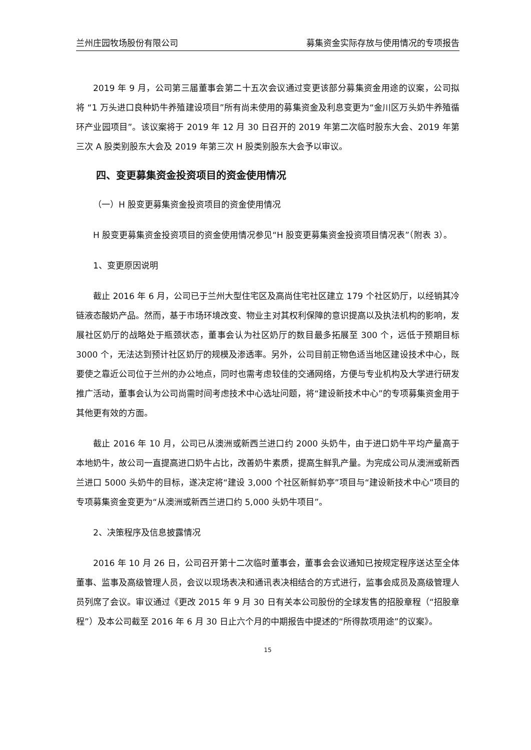兰州庄园牧场股份有限公司 募集资金实际存放与使用情况的专项报告
2019 年 9 月，公司第三届董事会第二十五次会议通过变更该部分募集资金用途的议案，公司拟将 “1 万头进口良种奶牛养殖建设项目”所有尚未使用的募集资金及利息变更为“金川区万头奶牛养殖循环产业园项目”。该议案将于 2019 年 12 月 30 日召开的 2019 年第二次临时股东大会、2019 年第三次 A 股类别股东大会及 2019 年第三次 H 股类别股东大会予以审议。
四、变更募集资金投资项目的资金使用情况
（一）H 股变更募集资金投资项目的资金使用情况
H 股变更募集资金投资项目的资金使用情况参见“H 股变更募集资金投资项目情况表”（附表 3）。
1、变更原因说明
截止 2016 年 6 月，公司已于兰州大型住宅区及高尚住宅社区建立 179 个社区奶厅，以经销其冷链液态酸奶产品。然而，基于市场环境改变、物业主对其权利保障的意识提高以及执法机构的影响，发展社区奶厅的战略处于瓶颈状态，董事会认为社区奶厅的数目最多拓展至 300 个，远低于预期目标 3000 个，无法达到预计社区奶厅的规模及渗透率。另外，公司目前正物色适当地区建设技术中心，既要使之靠近公司位于兰州的办公地点，同时也需考虑较佳的交通网络，方便与专业机构及大学进行研发推广活动，董事会认为公司尚需时间考虑技术中心选址问题，将“建设新技术中心”的专项募集资金用于其他更有效的方面。
截止 2016 年 10 月，公司已从澳洲或新西兰进口约 2000 头奶牛，由于进口奶牛平均产量高于本地奶牛，故公司一直提高进口奶牛占比，改善奶牛素质，提高生鲜乳产量。为完成公司从澳洲或新西兰进口 5000 头奶牛的目标，遂决定将“建设 3,000 个社区新鲜奶亭”项目与“建设新技术中心”项目的专项募集资金变更为“从澳洲或新西兰进口约 5,000 头奶牛项目”。
2、决策程序及信息披露情况
2016 年 10 月 26 日，公司召开第十二次临时董事会，董事会会议通知已按规定程序送达至全体董事、监事及高级管理人员，会议以现场表决和通讯表决相结合的方式进行，监事会成员及高级管理人员列席了会议。审议通过《更改 2015 年 9 月 30 日有关本公司股份的全球发售的招股章程（“招股章程”）及本公司截至 2016 年 6 月 30 日止六个月的中期报告中提述的“所得款项用途”的议案》。
15